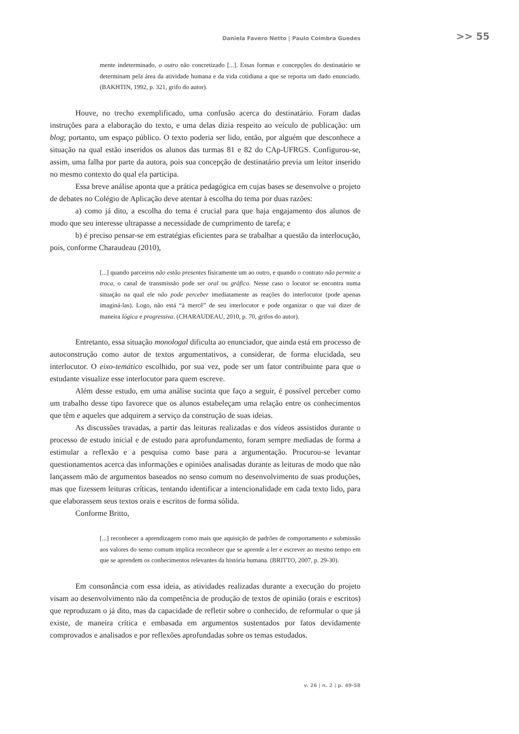Daniela Favero Netto | Paulo Coimbra Guedes >> 55
mente indeterminado, o outro não concretizado [...]. Essas formas e concepções do destinatário se determinam pela área da atividade humana e da vida cotidiana a que se reporta um dado enunciado. (BAKHTIN, 1992, p. 321, grifo do autor).
Houve, no trecho exemplificado, uma confusão acerca do destinatário. Foram dadas instruções para a elaboração do texto, e uma delas dizia respeito ao veículo de publicação: um blog; portanto, um espaço público. O texto poderia ser lido, então, por alguém que desconhece a situação na qual estão inseridos os alunos das turmas 81 e 82 do CAp-UFRGS. Configurou-se, assim, uma falha por parte da autora, pois sua concepção de destinatário previa um leitor inserido no mesmo contexto do qual ela participa.
Essa breve análise aponta que a prática pedagógica em cujas bases se desenvolve o projeto de debates no Colégio de Aplicação deve atentar à escolha do tema por duas razões:
a) como já dito, a escolha do tema é crucial para que haja engajamento dos alunos de modo que seu interesse ultrapasse a necessidade de cumprimento de tarefa; e
b) é preciso pensar-se em estratégias eficientes para se trabalhar a questão da interlocução, pois, conforme Charaudeau (2010),
[...] quando parceiros não estão presentes fisicamente um ao outro, e quando o contrato não permite a troca, o canal de transmissão pode ser oral ou gráfico. Nesse caso o locutor se encontra numa situação na qual ele não pode perceber imediatamente as reações do interlocutor (pode apenas imaginá-las). Logo, não está “à mercê” de seu interlocutor e pode organizar o que vai dizer de maneira lógica e progressiva. (CHARAUDEAU, 2010, p. 70, grifos do autor).
Entretanto, essa situação monologal dificulta ao enunciador, que ainda está em processo de autoconstrução como autor de textos argumentativos, a considerar, de forma elucidada, seu interlocutor. O eixo-temático escolhido, por sua vez, pode ser um fator contribuinte para que o estudante visualize esse interlocutor para quem escreve.
Além desse estudo, em uma análise sucinta que faço a seguir, é possível perceber como um trabalho desse tipo favorece que os alunos estabeleçam uma relação entre os conhecimentos que têm e aqueles que adquirem a serviço da construção de suas ideias.
As discussões travadas, a partir das leituras realizadas e dos vídeos assistidos durante o processo de estudo inicial e de estudo para aprofundamento, foram sempre mediadas de forma a estimular a reflexão e a pesquisa como base para a argumentação. Procurou-se levantar questionamentos acerca das informações e opiniões analisadas durante as leituras de modo que não lançassem mão de argumentos baseados no senso comum no desenvolvimento de suas produções, mas que fizessem leituras críticas, tentando identificar a intencionalidade em cada texto lido, para que elaborassem seus textos orais e escritos de forma sólida.
Conforme Britto,
[...] reconhecer a aprendizagem como mais que aquisição de padrões de comportamento e submissão aos valores do senso comum implica reconhecer que se aprende a ler e escrever ao mesmo tempo em que se aprendem os conhecimentos relevantes da história humana. (BRITTO, 2007, p. 29-30).
Em consonância com essa ideia, as atividades realizadas durante a execução do projeto visam ao desenvolvimento não da competência de produção de textos de opinião (orais e escritos) que reproduzam o já dito, mas da capacidade de refletir sobre o conhecido, de reformular o que já existe, de maneira crítica e embasada em argumentos sustentados por fatos devidamente comprovados e analisados e por reflexões aprofundadas sobre os temas estudados.
v. 26 | n. 2 | p. 49-58